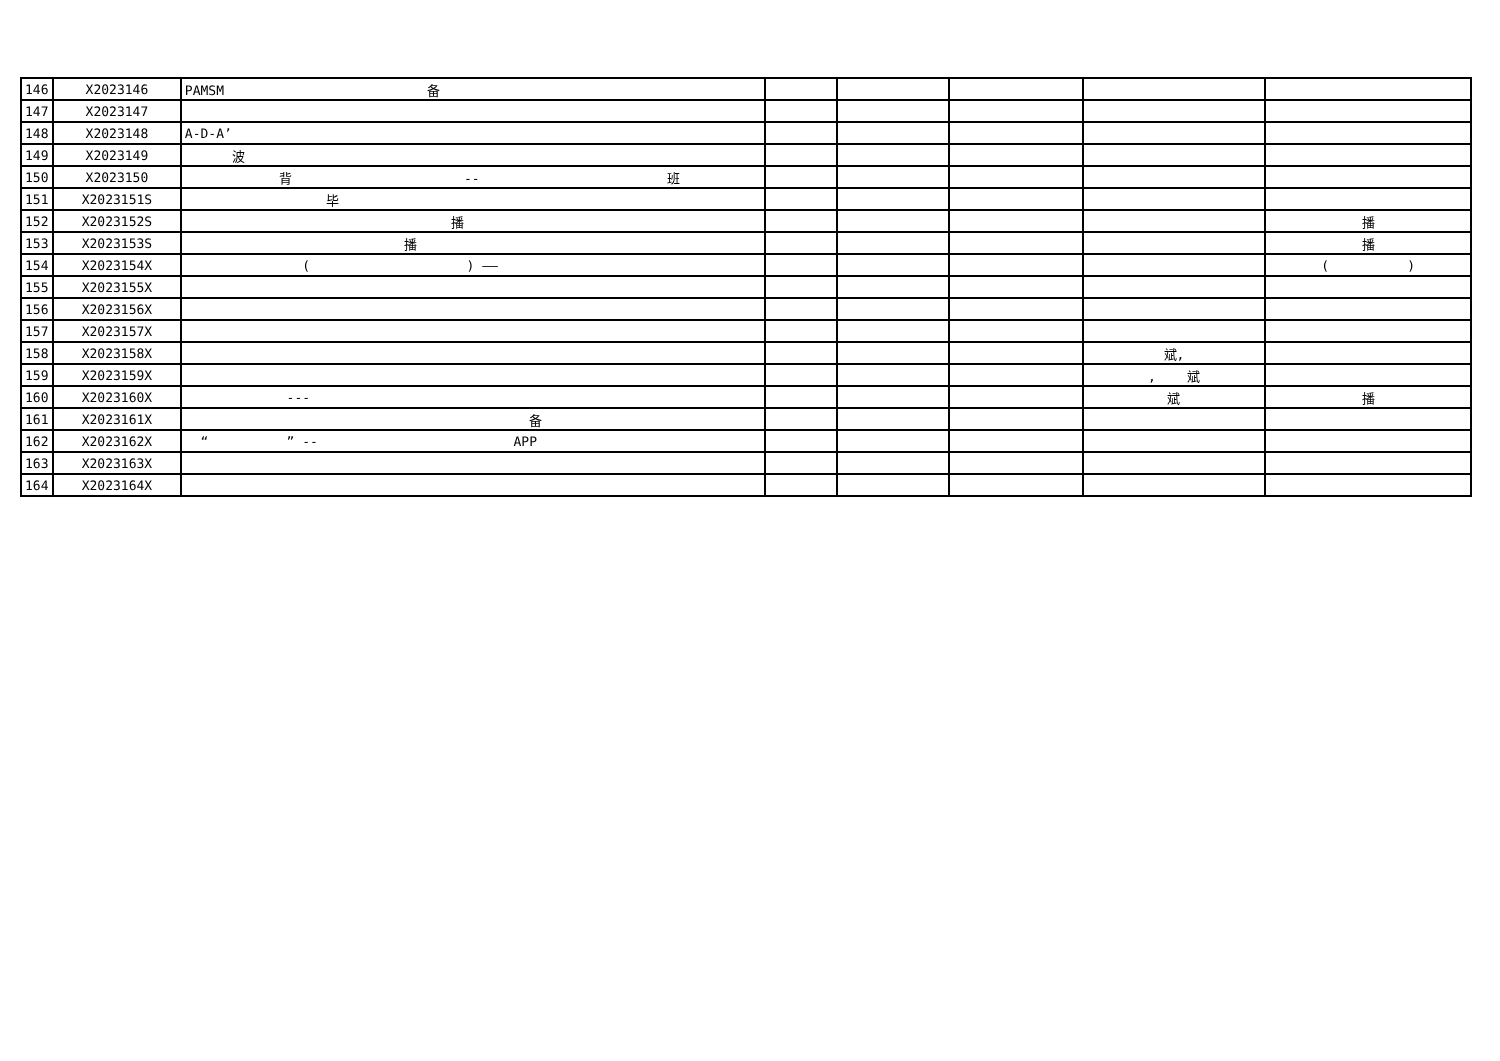| 146 | X2023146 | PAMSM 备 | | | | | |
| 147 | X2023147 | | | | | | |
| 148 | X2023148 | A-D-A’ | | | | | |
| 149 | X2023149 | 波 | | | | | |
| 150 | X2023150 | 背 -- 班 | | | | | |
| 151 | X2023151S | 毕 | | | | | |
| 152 | X2023152S | 播 | | | | | 播 |
| 153 | X2023153S | 播 | | | | | 播 |
| 154 | X2023154X | ( ) —— | | | | | ( ) |
| 155 | X2023155X | | | | | | |
| 156 | X2023156X | | | | | | |
| 157 | X2023157X | | | | | | |
| 158 | X2023158X | | | | | 斌, | |
| 159 | X2023159X | | | | | , 斌 | |
| 160 | X2023160X | --- | | | | 斌 | 播 |
| 161 | X2023161X | 备 | | | | | |
| 162 | X2023162X | “ ” -- APP | | | | | |
| 163 | X2023163X | | | | | | |
| 164 | X2023164X | | | | | | |